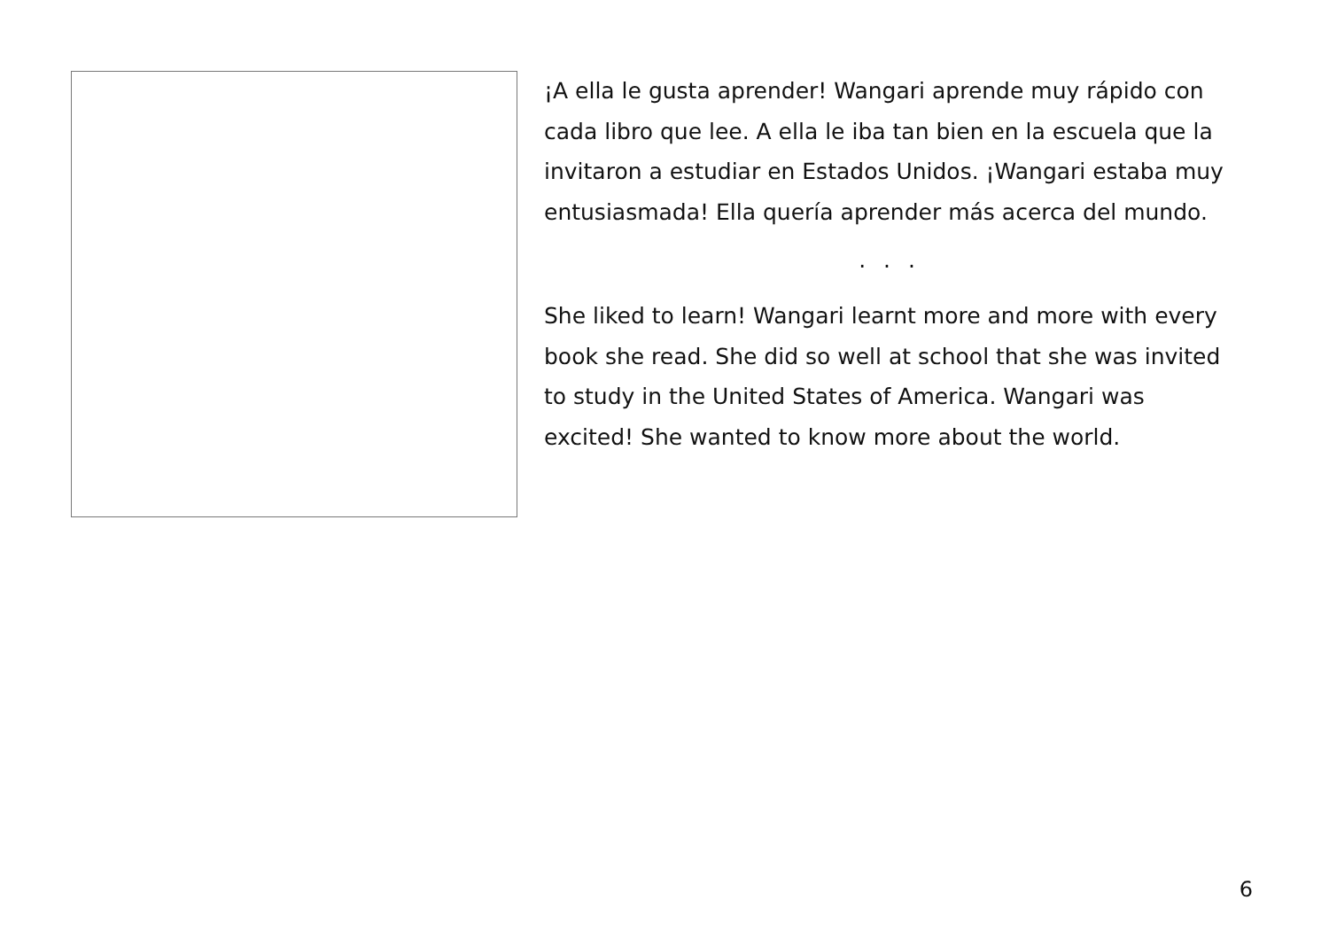¡A ella le gusta aprender! Wangari aprende muy rápido con cada libro que lee. A ella le iba tan bien en la escuela que la invitaron a estudiar en Estados Unidos. ¡Wangari estaba muy entusiasmada! Ella quería aprender más acerca del mundo.
. . .
She liked to learn! Wangari learnt more and more with every book she read. She did so well at school that she was invited to study in the United States of America. Wangari was excited! She wanted to know more about the world.
6